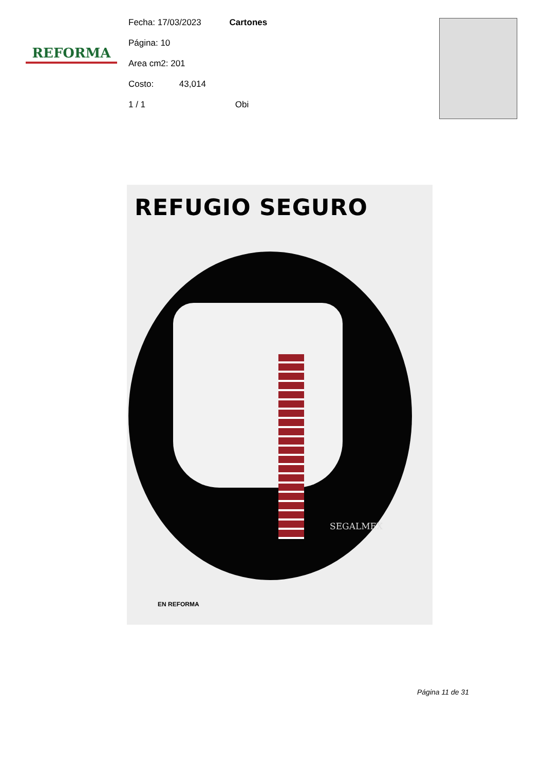REFORMA
Fecha: 17/03/2023 Cartones
Página: 10
Area cm2: 201
Costo: 43,014
1 / 1 Obi
REFUGIO SEGURO
SEGALMEX
EN REFORMA
Página 11 de 31